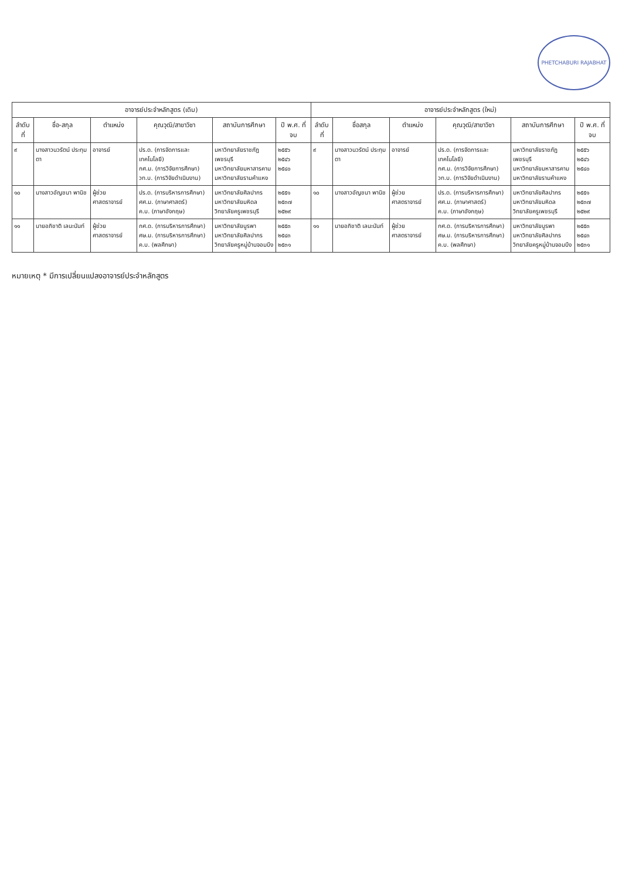PHETCHABURI RAJABHAT
| อาจารย์ประจำหลักสูตร (เดิม) | | | | | | อาจารย์ประจำหลักสูตร (ใหม่) | | | | | |
| --- | --- | --- | --- | --- | --- | --- | --- | --- | --- | --- | --- |
| ลำดับที่ | ชื่อ-สกุล | ตำแหน่ง | คุณวุฒิ/สาขาวิชา | สถาบันการศึกษา | ปี พ.ศ. ที่จบ | ลำดับที่ | ชื่อสกุล | ตำแหน่ง | คุณวุฒิ/สาขาวิชา | สถาบันการศึกษา | ปี พ.ศ. ที่จบ |
| ๙ | นางสาวนวรัตน์ ประทุมตา | อาจารย์ | ปร.ด. (การจัดการและเทคโนโลยี) กศ.ม. (การวิจัยการศึกษา) วท.บ. (การวิจัยดำเนินงาน) | มหาวิทยาลัยราชภัฏเพชรบุรี มหาวิทยาลัยมหาสารคาม มหาวิทยาลัยรามคำแหง | ๒๕๕๖ ๒๕๔๖ ๒๕๔๐ | ๙ | นางสาวนวรัตน์ ประทุมตา | อาจารย์ | ปร.ด. (การจัดการและเทคโนโลยี) กศ.ม. (การวิจัยการศึกษา) วท.บ. (การวิจัยดำเนินงาน) | มหาวิทยาลัยราชภัฏเพชรบุรี มหาวิทยาลัยมหาสารคาม มหาวิทยาลัยรามคำแหง | ๒๕๕๖ ๒๕๔๖ ๒๕๔๐ |
| ๑๐ | นางสาวอัญชนา พานิช | ผู้ช่วยศาสตราจารย์ | ปร.ด. (การบริหารการศึกษา) ศศ.ม. (ภาษาศาสตร์) ค.บ. (ภาษาอังกฤษ) | มหาวิทยาลัยศิลปากร มหาวิทยาลัยมหิดล วิทยาลัยครูเพชรบุรี | ๒๕๕๑ ๒๕๓๗ ๒๕๒๙ | ๑๐ | นางสาวอัญชนา พานิช | ผู้ช่วยศาสตราจารย์ | ปร.ด. (การบริหารการศึกษา) ศศ.ม. (ภาษาศาสตร์) ค.บ. (ภาษาอังกฤษ) | มหาวิทยาลัยศิลปากร มหาวิทยาลัยมหิดล วิทยาลัยครูเพชรบุรี | ๒๕๕๑ ๒๕๓๗ ๒๕๒๙ |
| ๑๑ | นายอภิชาติ เลนะนันท์ | ผู้ช่วยศาสตราจารย์ | กศ.ด. (การบริหารการศึกษา) ศษ.ม. (การบริหารการศึกษา) ค.บ. (พลศึกษา) | มหาวิทยาลัยบูรพา มหาวิทยาลัยศิลปากร วิทยาลัยครูหมู่บ้านจอมบึง | ๒๕๕๓ ๒๕๔๓ ๒๕๓๑ | ๑๑ | นายอภิชาติ เลนะนันท์ | ผู้ช่วยศาสตราจารย์ | กศ.ด. (การบริหารการศึกษา) ศษ.ม. (การบริหารการศึกษา) ค.บ. (พลศึกษา) | มหาวิทยาลัยบูรพา มหาวิทยาลัยศิลปากร วิทยาลัยครูหมู่บ้านจอมบึง | ๒๕๕๓ ๒๕๔๓ ๒๕๓๑ |
หมายเหตุ * มีการเปลี่ยนแปลงอาจารย์ประจำหลักสูตร